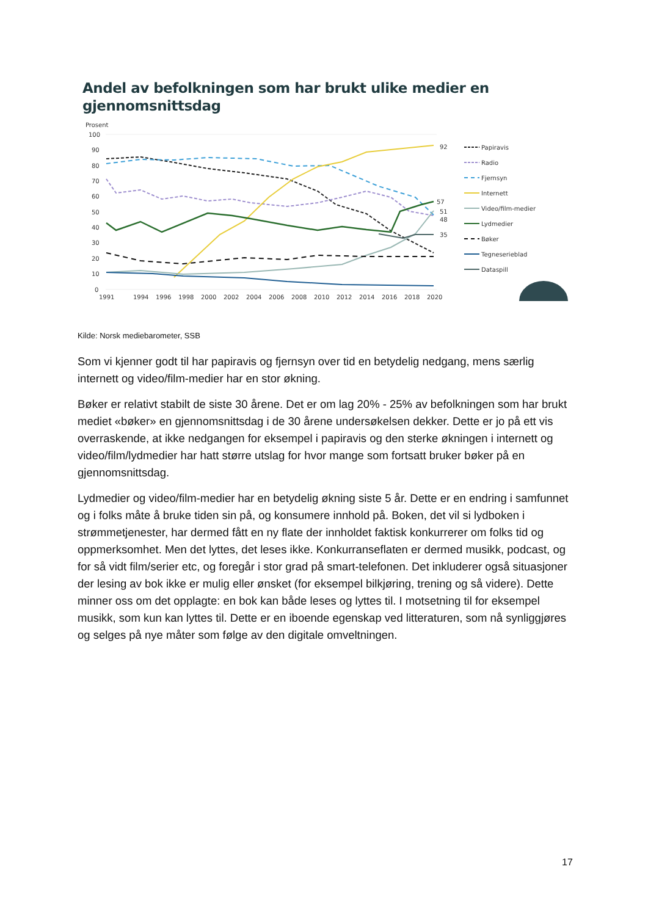Andel av befolkningen som har brukt ulike medier en gjennomsnittsdag
Prosent
100
90
80
70
60
50
40
30
20
10
0
1991
1994
1996
1998
2000
2002
2004
2006
2008
2010
2012
2014
2016
2018
2020
92
57
51
48
35
Papiravis
Radio
Fjernsyn
Internett
Video/film-medier
Lydmedier
Bøker
Tegneserieblad
Dataspill
Kilde: Norsk mediebarometer, SSB
Som vi kjenner godt til har papiravis og fjernsyn over tid en betydelig nedgang, mens særlig internett og video/film-medier har en stor økning.
Bøker er relativt stabilt de siste 30 årene. Det er om lag 20% - 25% av befolkningen som har brukt mediet «bøker» en gjennomsnittsdag i de 30 årene undersøkelsen dekker. Dette er jo på ett vis overraskende, at ikke nedgangen for eksempel i papiravis og den sterke økningen i internett og video/film/lydmedier har hatt større utslag for hvor mange som fortsatt bruker bøker på en gjennomsnittsdag.
Lydmedier og video/film-medier har en betydelig økning siste 5 år. Dette er en endring i samfunnet og i folks måte å bruke tiden sin på, og konsumere innhold på. Boken, det vil si lydboken i strømmetjenester, har dermed fått en ny flate der innholdet faktisk konkurrerer om folks tid og oppmerksomhet. Men det lyttes, det leses ikke. Konkurranseflaten er dermed musikk, podcast, og for så vidt film/serier etc, og foregår i stor grad på smart-telefonen. Det inkluderer også situasjoner der lesing av bok ikke er mulig eller ønsket (for eksempel bilkjøring, trening og så videre). Dette minner oss om det opplagte: en bok kan både leses og lyttes til. I motsetning til for eksempel musikk, som kun kan lyttes til. Dette er en iboende egenskap ved litteraturen, som nå synliggjøres og selges på nye måter som følge av den digitale omveltningen.
17